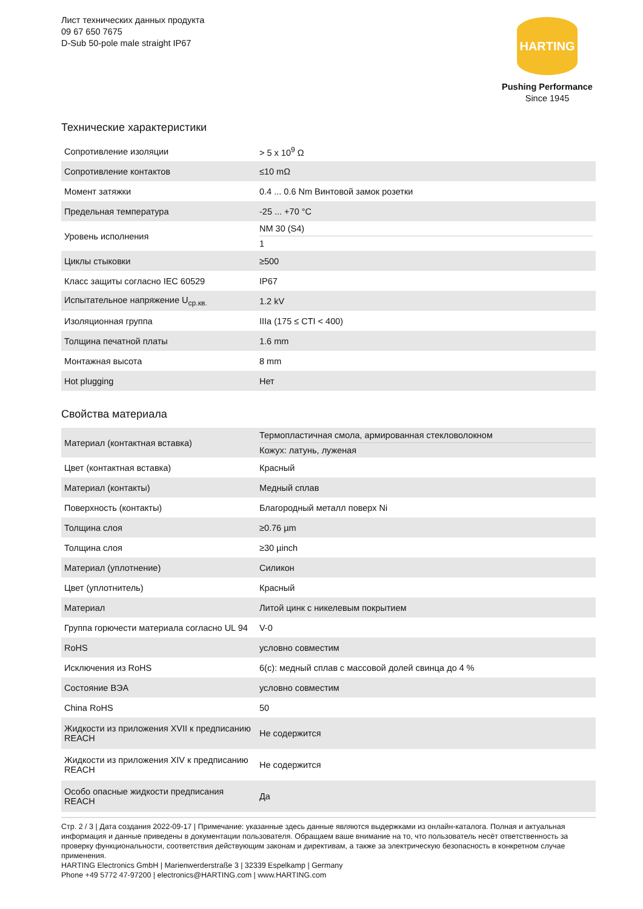Лист технических данных продукта
09 67 650 7675
D-Sub 50-pole male straight IP67
HARTING
Pushing Performance
Since 1945
Технические характеристики
| Сопротивление изоляции | > 5 x 10<sup>9</sup> Ω |
| Сопротивление контактов | ≤10 mΩ |
| Момент затяжки | 0.4 ... 0.6 Nm Винтовой замок розетки |
| Предельная температура | -25 ... +70 °C |
| Уровень исполнения | NM 30 (S4) 1 |
| Циклы стыковки | ≥500 |
| Класс защиты согласно IEC 60529 | IP67 |
| Испытательное напряжение U<sub>ср.кв.</sub> | 1.2 kV |
| Изоляционная группа | IIIa (175 ≤ CTI < 400) |
| Толщина печатной платы | 1.6 mm |
| Монтажная высота | 8 mm |
| Hot plugging | Нет |
Свойства материала
| Материал (контактная вставка) | Термопластичная смола, армированная стекловолокном Кожух: латунь, луженая |
| Цвет (контактная вставка) | Красный |
| Материал (контакты) | Медный сплав |
| Поверхность (контакты) | Благородный металл поверх Ni |
| Толщина слоя | ≥0.76 µm |
| Толщина слоя | ≥30 µinch |
| Материал (уплотнение) | Силикон |
| Цвет (уплотнитель) | Красный |
| Материал | Литой цинк с никелевым покрытием |
| Группа горючести материала согласно UL 94 | V-0 |
| RoHS | условно совместим |
| Исключения из RoHS | 6(c): медный сплав с массовой долей свинца до 4 % |
| Состояние ВЭА | условно совместим |
| China RoHS | 50 |
| Жидкости из приложения XVII к предписанию REACH | Не содержится |
| Жидкости из приложения XIV к предписанию REACH | Не содержится |
| Особо опасные жидкости предписания REACH | Да |
Стр. 2 / 3 | Дата создания 2022-09-17 | Примечание: указанные здесь данные являются выдержками из онлайн-каталога. Полная и актуальная информация и данные приведены в документации пользователя. Обращаем ваше внимание на то, что пользователь несёт ответственность за проверку функциональности, соответствия действующим законам и директивам, а также за электрическую безопасность в конкретном случае применения.
HARTING Electronics GmbH | Marienwerderstraße 3 | 32339 Espelkamp | Germany
Phone +49 5772 47-97200 | electronics@HARTING.com | www.HARTING.com